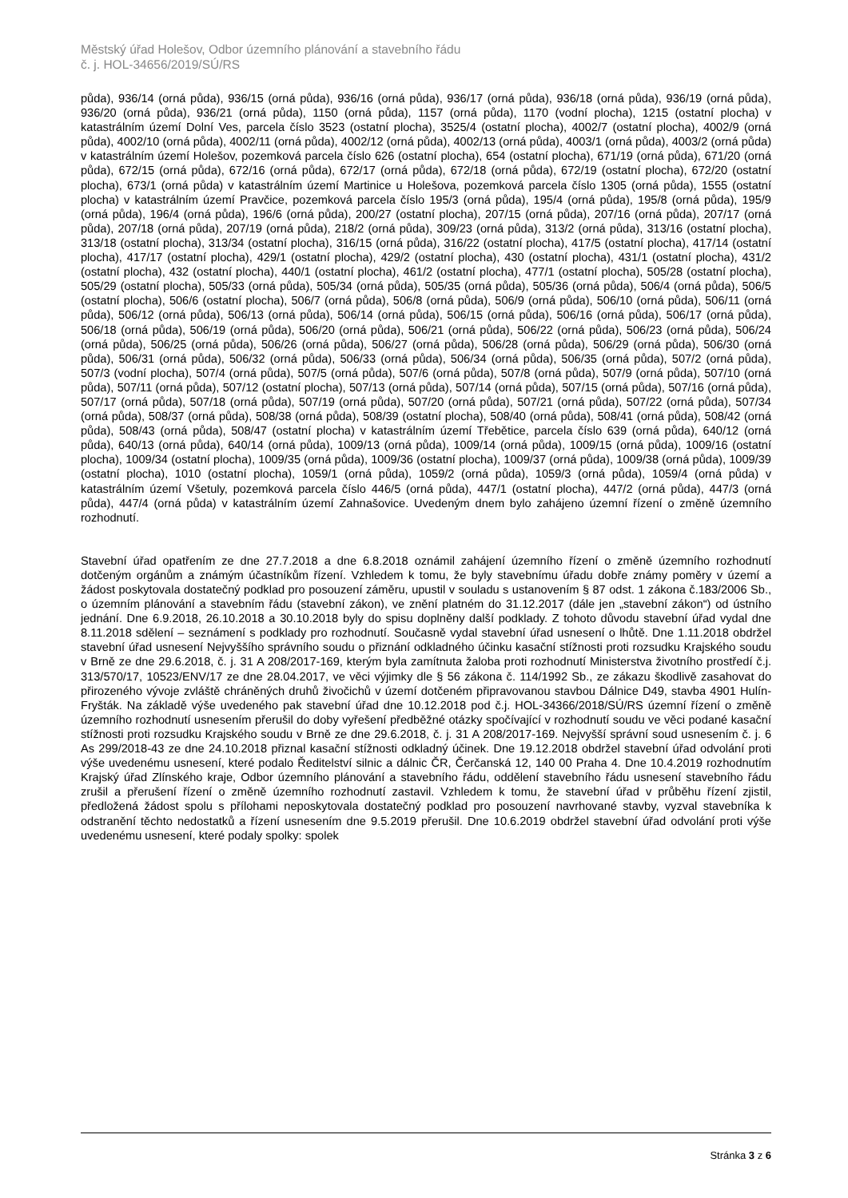Městský úřad Holešov, Odbor územního plánování a stavebního řádu
č. j. HOL-34656/2019/SÚ/RS
půda), 936/14 (orná půda), 936/15 (orná půda), 936/16 (orná půda), 936/17 (orná půda), 936/18 (orná půda), 936/19 (orná půda), 936/20 (orná půda), 936/21 (orná půda), 1150 (orná půda), 1157 (orná půda), 1170 (vodní plocha), 1215 (ostatní plocha) v katastrálním území Dolní Ves, parcela číslo 3523 (ostatní plocha), 3525/4 (ostatní plocha), 4002/7 (ostatní plocha), 4002/9 (orná půda), 4002/10 (orná půda), 4002/11 (orná půda), 4002/12 (orná půda), 4002/13 (orná půda), 4003/1 (orná půda), 4003/2 (orná půda) v katastrálním území Holešov, pozemková parcela číslo 626 (ostatní plocha), 654 (ostatní plocha), 671/19 (orná půda), 671/20 (orná půda), 672/15 (orná půda), 672/16 (orná půda), 672/17 (orná půda), 672/18 (orná půda), 672/19 (ostatní plocha), 672/20 (ostatní plocha), 673/1 (orná půda) v katastrálním území Martinice u Holešova, pozemková parcela číslo 1305 (orná půda), 1555 (ostatní plocha) v katastrálním území Pravčice, pozemková parcela číslo 195/3 (orná půda), 195/4 (orná půda), 195/8 (orná půda), 195/9 (orná půda), 196/4 (orná půda), 196/6 (orná půda), 200/27 (ostatní plocha), 207/15 (orná půda), 207/16 (orná půda), 207/17 (orná půda), 207/18 (orná půda), 207/19 (orná půda), 218/2 (orná půda), 309/23 (orná půda), 313/2 (orná půda), 313/16 (ostatní plocha), 313/18 (ostatní plocha), 313/34 (ostatní plocha), 316/15 (orná půda), 316/22 (ostatní plocha), 417/5 (ostatní plocha), 417/14 (ostatní plocha), 417/17 (ostatní plocha), 429/1 (ostatní plocha), 429/2 (ostatní plocha), 430 (ostatní plocha), 431/1 (ostatní plocha), 431/2 (ostatní plocha), 432 (ostatní plocha), 440/1 (ostatní plocha), 461/2 (ostatní plocha), 477/1 (ostatní plocha), 505/28 (ostatní plocha), 505/29 (ostatní plocha), 505/33 (orná půda), 505/34 (orná půda), 505/35 (orná půda), 505/36 (orná půda), 506/4 (orná půda), 506/5 (ostatní plocha), 506/6 (ostatní plocha), 506/7 (orná půda), 506/8 (orná půda), 506/9 (orná půda), 506/10 (orná půda), 506/11 (orná půda), 506/12 (orná půda), 506/13 (orná půda), 506/14 (orná půda), 506/15 (orná půda), 506/16 (orná půda), 506/17 (orná půda), 506/18 (orná půda), 506/19 (orná půda), 506/20 (orná půda), 506/21 (orná půda), 506/22 (orná půda), 506/23 (orná půda), 506/24 (orná půda), 506/25 (orná půda), 506/26 (orná půda), 506/27 (orná půda), 506/28 (orná půda), 506/29 (orná půda), 506/30 (orná půda), 506/31 (orná půda), 506/32 (orná půda), 506/33 (orná půda), 506/34 (orná půda), 506/35 (orná půda), 507/2 (orná půda), 507/3 (vodní plocha), 507/4 (orná půda), 507/5 (orná půda), 507/6 (orná půda), 507/8 (orná půda), 507/9 (orná půda), 507/10 (orná půda), 507/11 (orná půda), 507/12 (ostatní plocha), 507/13 (orná půda), 507/14 (orná půda), 507/15 (orná půda), 507/16 (orná půda), 507/17 (orná půda), 507/18 (orná půda), 507/19 (orná půda), 507/20 (orná půda), 507/21 (orná půda), 507/22 (orná půda), 507/34 (orná půda), 508/37 (orná půda), 508/38 (orná půda), 508/39 (ostatní plocha), 508/40 (orná půda), 508/41 (orná půda), 508/42 (orná půda), 508/43 (orná půda), 508/47 (ostatní plocha) v katastrálním území Třebětice, parcela číslo 639 (orná půda), 640/12 (orná půda), 640/13 (orná půda), 640/14 (orná půda), 1009/13 (orná půda), 1009/14 (orná půda), 1009/15 (orná půda), 1009/16 (ostatní plocha), 1009/34 (ostatní plocha), 1009/35 (orná půda), 1009/36 (ostatní plocha), 1009/37 (orná půda), 1009/38 (orná půda), 1009/39 (ostatní plocha), 1010 (ostatní plocha), 1059/1 (orná půda), 1059/2 (orná půda), 1059/3 (orná půda), 1059/4 (orná půda) v katastrálním území Všetuly, pozemková parcela číslo 446/5 (orná půda), 447/1 (ostatní plocha), 447/2 (orná půda), 447/3 (orná půda), 447/4 (orná půda) v katastrálním území Zahnašovice. Uvedeným dnem bylo zahájeno územní řízení o změně územního rozhodnutí.
Stavební úřad opatřením ze dne 27.7.2018 a dne 6.8.2018 oznámil zahájení územního řízení o změně územního rozhodnutí dotčeným orgánům a známým účastníkům řízení. Vzhledem k tomu, že byly stavebnímu úřadu dobře známy poměry v území a žádost poskytovala dostatečný podklad pro posouzení záměru, upustil v souladu s ustanovením § 87 odst. 1 zákona č.183/2006 Sb., o územním plánování a stavebním řádu (stavební zákon), ve znění platném do 31.12.2017 (dále jen „stavební zákon“) od ústního jednání. Dne 6.9.2018, 26.10.2018 a 30.10.2018 byly do spisu doplněny další podklady. Z tohoto důvodu stavební úřad vydal dne 8.11.2018 sdělení – seznámení s podklady pro rozhodnutí. Současně vydal stavební úřad usnesení o lhůtě. Dne 1.11.2018 obdržel stavební úřad usnesení Nejvyššího správního soudu o přiznání odkladného účinku kasační stížnosti proti rozsudku Krajského soudu v Brně ze dne 29.6.2018, č. j. 31 A 208/2017-169, kterým byla zamítnuta žaloba proti rozhodnutí Ministerstva životního prostředí č.j. 313/570/17, 10523/ENV/17 ze dne 28.04.2017, ve věci výjimky dle § 56 zákona č. 114/1992 Sb., ze zákazu škodlivě zasahovat do přirozeného vývoje zvláště chráněných druhů živočichů v území dotčeném připravovanou stavbou Dálnice D49, stavba 4901 Hulín-Fryšták. Na základě výše uvedeného pak stavební úřad dne 10.12.2018 pod č.j. HOL-34366/2018/SÚ/RS územní řízení o změně územního rozhodnutí usnesením přerušil do doby vyřešení předběžné otázky spočívající v rozhodnutí soudu ve věci podané kasační stížnosti proti rozsudku Krajského soudu v Brně ze dne 29.6.2018, č. j. 31 A 208/2017-169. Nejvyšší správní soud usnesením č. j. 6 As 299/2018-43 ze dne 24.10.2018 přiznal kasační stížnosti odkladný účinek. Dne 19.12.2018 obdržel stavební úřad odvolání proti výše uvedenému usnesení, které podalo Ředitelství silnic a dálnic ČR, Čerčanská 12, 140 00 Praha 4. Dne 10.4.2019 rozhodnutím Krajský úřad Zlínského kraje, Odbor územního plánování a stavebního řádu, oddělení stavebního řádu usnesení stavebního řádu zrušil a přerušení řízení o změně územního rozhodnutí zastavil. Vzhledem k tomu, že stavební úřad v průběhu řízení zjistil, předložená žádost spolu s přílohami neposkytovala dostatečný podklad pro posouzení navrhované stavby, vyzval stavebníka k odstranění těchto nedostatků a řízení usnesením dne 9.5.2019 přerušil. Dne 10.6.2019 obdržel stavební úřad odvolání proti výše uvedenému usnesení, které podaly spolky: spolek
Stránka 3 z 6